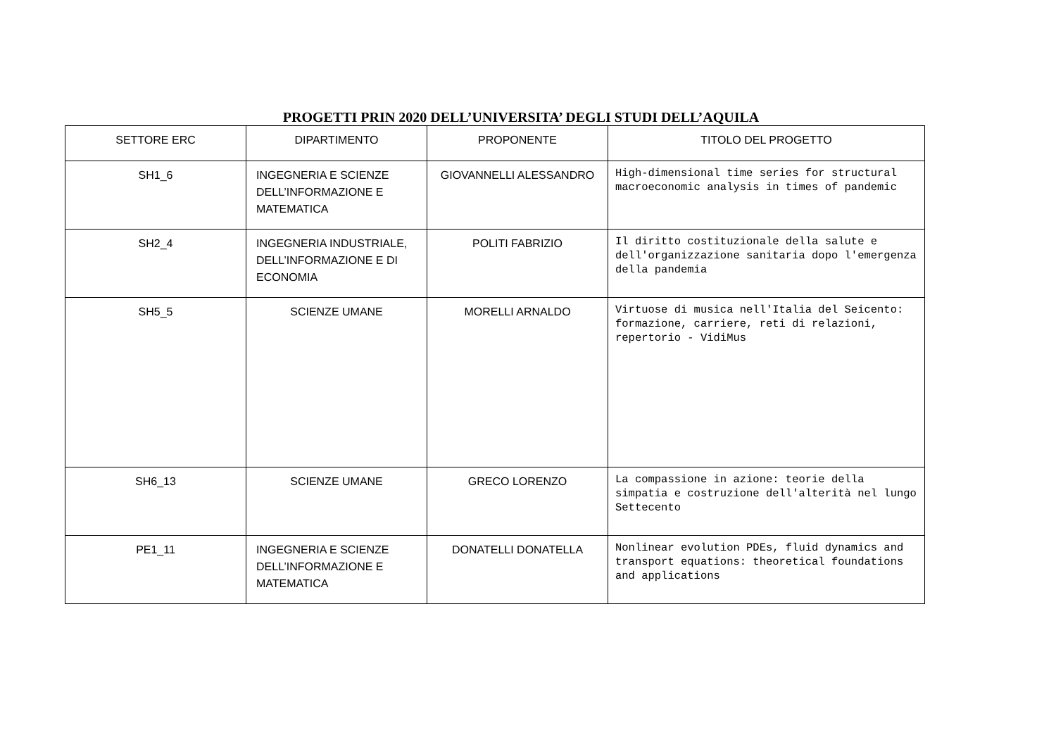PROGETTI PRIN 2020 DELL’UNIVERSITA’ DEGLI STUDI DELL’AQUILA
| SETTORE ERC | DIPARTIMENTO | PROPONENTE | TITOLO DEL PROGETTO |
| --- | --- | --- | --- |
| SH1_6 | INGEGNERIA E SCIENZE DELL’INFORMAZIONE E MATEMATICA | GIOVANNELLI ALESSANDRO | High-dimensional time series for structural macroeconomic analysis in times of pandemic |
| SH2_4 | INGEGNERIA INDUSTRIALE, DELL’INFORMAZIONE E DI ECONOMIA | POLITI FABRIZIO | Il diritto costituzionale della salute e dell'organizzazione sanitaria dopo l'emergenza della pandemia |
| SH5_5 | SCIENZE UMANE | MORELLI ARNALDO | Virtuose di musica nell'Italia del Seicento: formazione, carriere, reti di relazioni, repertorio - VidiMus |
| SH6_13 | SCIENZE UMANE | GRECO LORENZO | La compassione in azione: teorie della simpatia e costruzione dell'alterità nel lungo Settecento |
| PE1_11 | INGEGNERIA E SCIENZE DELL’INFORMAZIONE E MATEMATICA | DONATELLI DONATELLA | Nonlinear evolution PDEs, fluid dynamics and transport equations: theoretical foundations and applications |